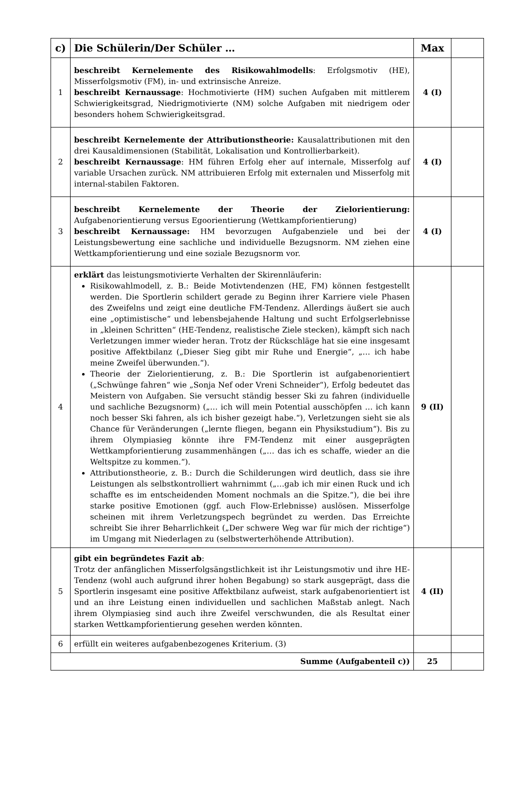| c) | Die Schülerin/Der Schüler … | Max | |
| --- | --- | --- | --- |
| 1 | beschreibt Kernelemente des Risikowahlmodells : Erfolgsmotiv (HE), Misserfolgsmotiv (FM), in- und extrinsische Anreize. beschreibt Kernaussage : Hochmotivierte (HM) suchen Aufgaben mit mittlerem Schwierigkeitsgrad, Niedrigmotivierte (NM) solche Aufgaben mit niedrigem oder besonders hohem Schwierigkeitsgrad. | 4 (I) | |
| 2 | beschreibt Kernelemente der Attributionstheorie: Kausalattributionen mit den drei Kausaldimensionen (Stabilität, Lokalisation und Kontrollierbarkeit). beschreibt Kernaussage : HM führen Erfolg eher auf internale, Misserfolg auf variable Ursachen zurück. NM attribuieren Erfolg mit externalen und Misserfolg mit internal-stabilen Faktoren. | 4 (I) | |
| 3 | beschreibt Kernelemente der Theorie der Zielorientierung: Aufgabenorientierung versus Egoorientierung (Wettkampforientierung) beschreibt Kernaussage: HM bevorzugen Aufgabenziele und bei der Leistungsbewertung eine sachliche und individuelle Bezugsnorm. NM ziehen eine Wettkampforientierung und eine soziale Bezugsnorm vor. | 4 (I) | |
| 4 | erklärt das leistungsmotivierte Verhalten der Skirennläuferin: Risikowahlmodell, z. B.: Beide Motivtendenzen (HE, FM) können festgestellt werden. Die Sportlerin schildert gerade zu Beginn ihrer Karriere viele Phasen des Zweifelns und zeigt eine deutliche FM-Tendenz. Allerdings äußert sie auch eine „optimistische“ und lebensbejahende Haltung und sucht Erfolgserlebnisse in „kleinen Schritten“ (HE-Tendenz, realistische Ziele stecken), kämpft sich nach Verletzungen immer wieder heran. Trotz der Rückschläge hat sie eine insgesamt positive Affektbilanz („Dieser Sieg gibt mir Ruhe und Energie“, „… ich habe meine Zweifel überwunden.“). Theorie der Zielorientierung, z. B.: Die Sportlerin ist aufgabenorientiert („Schwünge fahren“ wie „Sonja Nef oder Vreni Schneider“), Erfolg bedeutet das Meistern von Aufgaben. Sie versucht ständig besser Ski zu fahren (individuelle und sachliche Bezugsnorm) („… ich will mein Potential ausschöpfen … ich kann noch besser Ski fahren, als ich bisher gezeigt habe.“), Verletzungen sieht sie als Chance für Veränderungen („lernte fliegen, begann ein Physikstudium“). Bis zu ihrem Olympiasieg könnte ihre FM-Tendenz mit einer ausgeprägten Wettkampforientierung zusammenhängen („… das ich es schaffe, wieder an die Weltspitze zu kommen.“). Attributionstheorie, z. B.: Durch die Schilderungen wird deutlich, dass sie ihre Leistungen als selbstkontrolliert wahrnimmt („…gab ich mir einen Ruck und ich schaffte es im entscheidenden Moment nochmals an die Spitze.“), die bei ihre starke positive Emotionen (ggf. auch Flow-Erlebnisse) auslösen. Misserfolge scheinen mit ihrem Verletzungspech begründet zu werden. Das Erreichte schreibt Sie ihrer Beharrlichkeit („Der schwere Weg war für mich der richtige“) im Umgang mit Niederlagen zu (selbstwerterhöhende Attribution). | 9 (II) | |
| 5 | gibt ein begründetes Fazit ab : Trotz der anfänglichen Misserfolgsängstlichkeit ist ihr Leistungsmotiv und ihre HE-Tendenz (wohl auch aufgrund ihrer hohen Begabung) so stark ausgeprägt, dass die Sportlerin insgesamt eine positive Affektbilanz aufweist, stark aufgabenorientiert ist und an ihre Leistung einen individuellen und sachlichen Maßstab anlegt. Nach ihrem Olympiasieg sind auch ihre Zweifel verschwunden, die als Resultat einer starken Wettkampforientierung gesehen werden könnten. | 4 (II) | |
| 6 | erfüllt ein weiteres aufgabenbezogenes Kriterium. (3) | | |
| Summe (Aufgabenteil c)) | | 25 | |